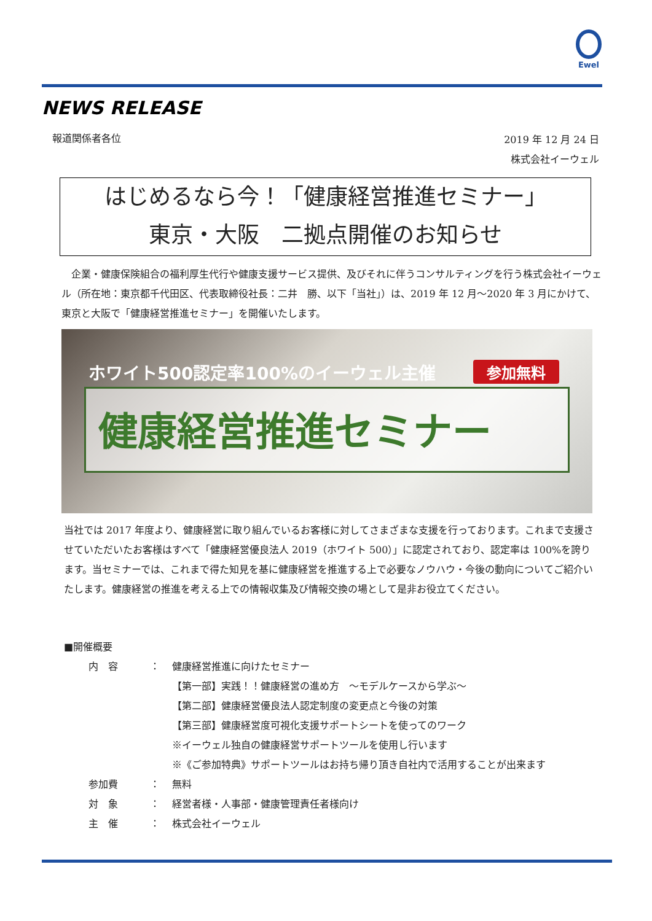Ewel
NEWS RELEASE
報道関係者各位
2019 年 12 月 24 日
株式会社イーウェル
はじめるなら今！「健康経営推進セミナー」
東京・大阪　二拠点開催のお知らせ
　企業・健康保険組合の福利厚生代行や健康支援サービス提供、及びそれに伴うコンサルティングを行う株式会社イーウェル（所在地：東京都千代田区、代表取締役社長：二井　勝、以下「当社」）は、2019 年 12 月～2020 年 3 月にかけて、東京と大阪で「健康経営推進セミナー」を開催いたします。
ホワイト500認定率100%のイーウェル主催
参加無料
健康経営推進セミナー
当社では 2017 年度より、健康経営に取り組んでいるお客様に対してさまざまな支援を行っております。これまで支援させていただいたお客様はすべて「健康経営優良法人 2019（ホワイト 500）」に認定されており、認定率は 100%を誇ります。当セミナーでは、これまで得た知見を基に健康経営を推進する上で必要なノウハウ・今後の動向についてご紹介いたします。健康経営の推進を考える上での情報収集及び情報交換の場として是非お役立てください。
■開催概要
内　容 ： 健康経営推進に向けたセミナー
【第一部】実践！！健康経営の進め方　～モデルケースから学ぶ～
【第二部】健康経営優良法人認定制度の変更点と今後の対策
【第三部】健康経営度可視化支援サポートシートを使ってのワーク
※イーウェル独自の健康経営サポートツールを使用し行います
※《ご参加特典》サポートツールはお持ち帰り頂き自社内で活用することが出来ます
参加費 ： 無料
対　象 ： 経営者様・人事部・健康管理責任者様向け
主　催 ： 株式会社イーウェル